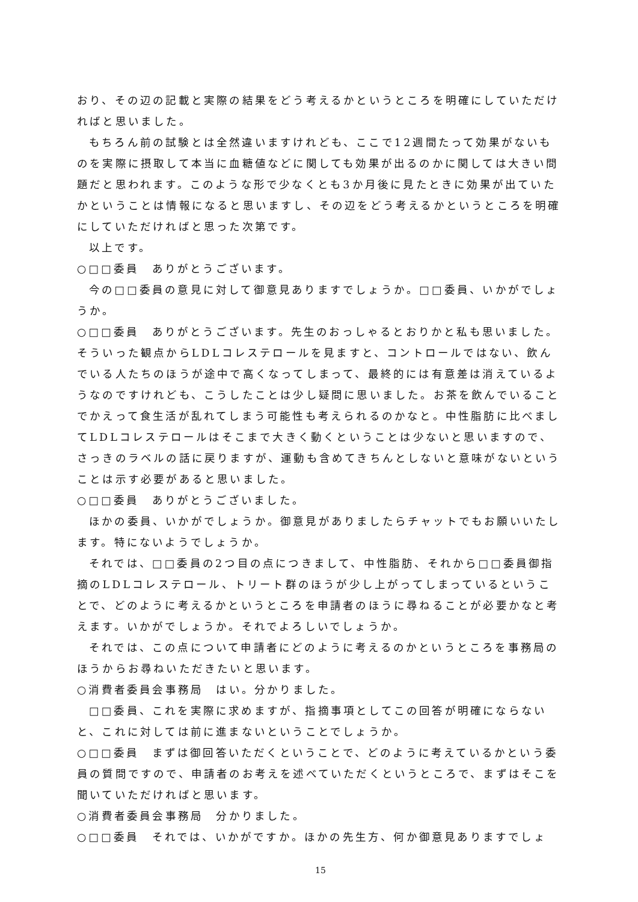おり、その辺の記載と実際の結果をどう考えるかというところを明確にしていただければと思いました。
もちろん前の試験とは全然違いますけれども、ここで12週間たって効果がないものを実際に摂取して本当に血糖値などに関しても効果が出るのかに関しては大きい問題だと思われます。このような形で少なくとも3か月後に見たときに効果が出ていたかということは情報になると思いますし、その辺をどう考えるかというところを明確にしていただければと思った次第です。
以上です。
○□□委員　ありがとうございます。
今の□□委員の意見に対して御意見ありますでしょうか。□□委員、いかがでしょうか。
○□□委員　ありがとうございます。先生のおっしゃるとおりかと私も思いました。そういった観点からLDLコレステロールを見ますと、コントロールではない、飲んでいる人たちのほうが途中で高くなってしまって、最終的には有意差は消えているようなのですけれども、こうしたことは少し疑問に思いました。お茶を飲んでいることでかえって食生活が乱れてしまう可能性も考えられるのかなと。中性脂肪に比べましてLDLコレステロールはそこまで大きく動くということは少ないと思いますので、さっきのラベルの話に戻りますが、運動も含めてきちんとしないと意味がないということは示す必要があると思いました。
○□□委員　ありがとうございました。
ほかの委員、いかがでしょうか。御意見がありましたらチャットでもお願いいたします。特にないようでしょうか。
それでは、□□委員の2つ目の点につきまして、中性脂肪、それから□□委員御指摘のLDLコレステロール、トリート群のほうが少し上がってしまっているということで、どのように考えるかというところを申請者のほうに尋ねることが必要かなと考えます。いかがでしょうか。それでよろしいでしょうか。
それでは、この点について申請者にどのように考えるのかというところを事務局のほうからお尋ねいただきたいと思います。
○消費者委員会事務局　はい。分かりました。
□□委員、これを実際に求めますが、指摘事項としてこの回答が明確にならないと、これに対しては前に進まないということでしょうか。
○□□委員　まずは御回答いただくということで、どのように考えているかという委員の質問ですので、申請者のお考えを述べていただくというところで、まずはそこを聞いていただければと思います。
○消費者委員会事務局　分かりました。
○□□委員　それでは、いかがですか。ほかの先生方、何か御意見ありますでしょ
15